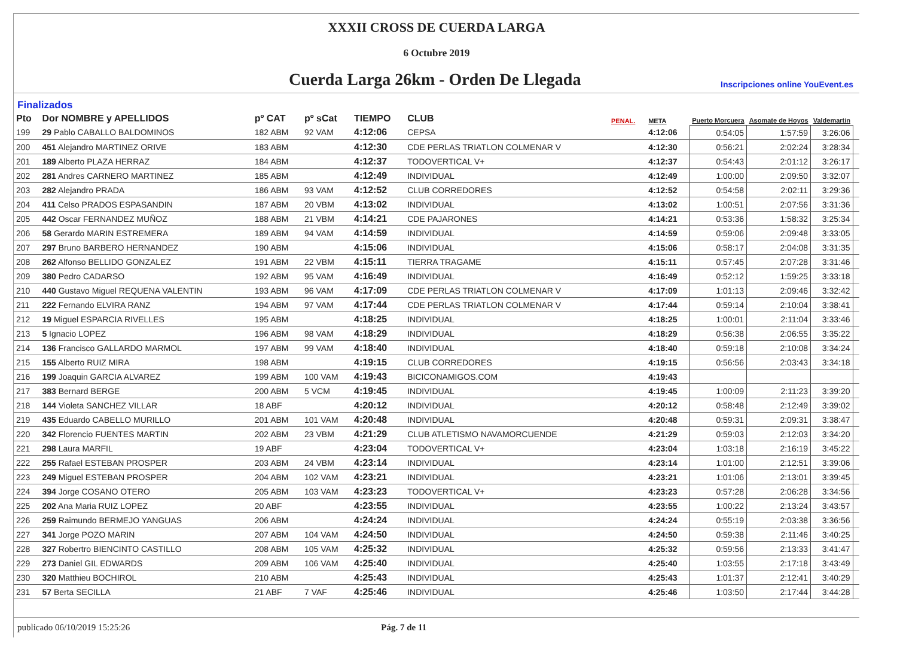XXXII CROSS DE CUERDA LARGA
6 Octubre 2019
Cuerda Larga 26km - Orden De Llegada
Inscripciones online YouEvent.es
Finalizados
| Pto | Dor NOMBRE y APELLIDOS | pº CAT | pº sCat | TIEMPO | CLUB | PENAL. | META | Puerto Morcuera | Asomate de Hoyos | Valdemartin | |
| --- | --- | --- | --- | --- | --- | --- | --- | --- | --- | --- | --- |
| 199 | 29 Pablo CABALLO BALDOMINOS | 182 ABM | 92 VAM | 4:12:06 | CEPSA | | 4:12:06 | 0:54:05 | 1:57:59 | 3:26:06 | |
| 200 | 451 Alejandro MARTINEZ ORIVE | 183 ABM | | 4:12:30 | CDE PERLAS TRIATLON COLMENAR V | | 4:12:30 | 0:56:21 | 2:02:24 | 3:28:34 | |
| 201 | 189 Alberto PLAZA HERRAZ | 184 ABM | | 4:12:37 | TODOVERTICAL V+ | | 4:12:37 | 0:54:43 | 2:01:12 | 3:26:17 | |
| 202 | 281 Andres CARNERO MARTINEZ | 185 ABM | | 4:12:49 | INDIVIDUAL | | 4:12:49 | 1:00:00 | 2:09:50 | 3:32:07 | |
| 203 | 282 Alejandro PRADA | 186 ABM | 93 VAM | 4:12:52 | CLUB CORREDORES | | 4:12:52 | 0:54:58 | 2:02:11 | 3:29:36 | |
| 204 | 411 Celso PRADOS ESPASANDIN | 187 ABM | 20 VBM | 4:13:02 | INDIVIDUAL | | 4:13:02 | 1:00:51 | 2:07:56 | 3:31:36 | |
| 205 | 442 Oscar FERNANDEZ MUÑOZ | 188 ABM | 21 VBM | 4:14:21 | CDE PAJARONES | | 4:14:21 | 0:53:36 | 1:58:32 | 3:25:34 | |
| 206 | 58 Gerardo MARIN ESTREMERA | 189 ABM | 94 VAM | 4:14:59 | INDIVIDUAL | | 4:14:59 | 0:59:06 | 2:09:48 | 3:33:05 | |
| 207 | 297 Bruno BARBERO HERNANDEZ | 190 ABM | | 4:15:06 | INDIVIDUAL | | 4:15:06 | 0:58:17 | 2:04:08 | 3:31:35 | |
| 208 | 262 Alfonso BELLIDO GONZALEZ | 191 ABM | 22 VBM | 4:15:11 | TIERRA TRAGAME | | 4:15:11 | 0:57:45 | 2:07:28 | 3:31:46 | |
| 209 | 380 Pedro CADARSO | 192 ABM | 95 VAM | 4:16:49 | INDIVIDUAL | | 4:16:49 | 0:52:12 | 1:59:25 | 3:33:18 | |
| 210 | 440 Gustavo Miguel REQUENA VALENTIN | 193 ABM | 96 VAM | 4:17:09 | CDE PERLAS TRIATLON COLMENAR V | | 4:17:09 | 1:01:13 | 2:09:46 | 3:32:42 | |
| 211 | 222 Fernando ELVIRA RANZ | 194 ABM | 97 VAM | 4:17:44 | CDE PERLAS TRIATLON COLMENAR V | | 4:17:44 | 0:59:14 | 2:10:04 | 3:38:41 | |
| 212 | 19 Miguel ESPARCIA RIVELLES | 195 ABM | | 4:18:25 | INDIVIDUAL | | 4:18:25 | 1:00:01 | 2:11:04 | 3:33:46 | |
| 213 | 5 Ignacio LOPEZ | 196 ABM | 98 VAM | 4:18:29 | INDIVIDUAL | | 4:18:29 | 0:56:38 | 2:06:55 | 3:35:22 | |
| 214 | 136 Francisco GALLARDO MARMOL | 197 ABM | 99 VAM | 4:18:40 | INDIVIDUAL | | 4:18:40 | 0:59:18 | 2:10:08 | 3:34:24 | |
| 215 | 155 Alberto RUIZ MIRA | 198 ABM | | 4:19:15 | CLUB CORREDORES | | 4:19:15 | 0:56:56 | 2:03:43 | 3:34:18 | |
| 216 | 199 Joaquin GARCIA ALVAREZ | 199 ABM | 100 VAM | 4:19:43 | BICICONAMIGOS.COM | | 4:19:43 | | | | |
| 217 | 383 Bernard BERGE | 200 ABM | 5 VCM | 4:19:45 | INDIVIDUAL | | 4:19:45 | 1:00:09 | 2:11:23 | 3:39:20 | |
| 218 | 144 Violeta SANCHEZ VILLAR | 18 ABF | | 4:20:12 | INDIVIDUAL | | 4:20:12 | 0:58:48 | 2:12:49 | 3:39:02 | |
| 219 | 435 Eduardo CABELLO MURILLO | 201 ABM | 101 VAM | 4:20:48 | INDIVIDUAL | | 4:20:48 | 0:59:31 | 2:09:31 | 3:38:47 | |
| 220 | 342 Florencio FUENTES MARTIN | 202 ABM | 23 VBM | 4:21:29 | CLUB ATLETISMO NAVAMORCUENDE | | 4:21:29 | 0:59:03 | 2:12:03 | 3:34:20 | |
| 221 | 298 Laura MARFIL | 19 ABF | | 4:23:04 | TODOVERTICAL V+ | | 4:23:04 | 1:03:18 | 2:16:19 | 3:45:22 | |
| 222 | 255 Rafael ESTEBAN PROSPER | 203 ABM | 24 VBM | 4:23:14 | INDIVIDUAL | | 4:23:14 | 1:01:00 | 2:12:51 | 3:39:06 | |
| 223 | 249 Miguel ESTEBAN PROSPER | 204 ABM | 102 VAM | 4:23:21 | INDIVIDUAL | | 4:23:21 | 1:01:06 | 2:13:01 | 3:39:45 | |
| 224 | 394 Jorge COSANO OTERO | 205 ABM | 103 VAM | 4:23:23 | TODOVERTICAL V+ | | 4:23:23 | 0:57:28 | 2:06:28 | 3:34:56 | |
| 225 | 202 Ana Maria RUIZ LOPEZ | 20 ABF | | 4:23:55 | INDIVIDUAL | | 4:23:55 | 1:00:22 | 2:13:24 | 3:43:57 | |
| 226 | 259 Raimundo BERMEJO YANGUAS | 206 ABM | | 4:24:24 | INDIVIDUAL | | 4:24:24 | 0:55:19 | 2:03:38 | 3:36:56 | |
| 227 | 341 Jorge POZO MARIN | 207 ABM | 104 VAM | 4:24:50 | INDIVIDUAL | | 4:24:50 | 0:59:38 | 2:11:46 | 3:40:25 | |
| 228 | 327 Robertro BIENCINTO CASTILLO | 208 ABM | 105 VAM | 4:25:32 | INDIVIDUAL | | 4:25:32 | 0:59:56 | 2:13:33 | 3:41:47 | |
| 229 | 273 Daniel GIL EDWARDS | 209 ABM | 106 VAM | 4:25:40 | INDIVIDUAL | | 4:25:40 | 1:03:55 | 2:17:18 | 3:43:49 | |
| 230 | 320 Matthieu BOCHIROL | 210 ABM | | 4:25:43 | INDIVIDUAL | | 4:25:43 | 1:01:37 | 2:12:41 | 3:40:29 | |
| 231 | 57 Berta SECILLA | 21 ABF | 7 VAF | 4:25:46 | INDIVIDUAL | | 4:25:46 | 1:03:50 | 2:17:44 | 3:44:28 | |
publicado 06/10/2019 15:25:26 Pág. 7 de 11